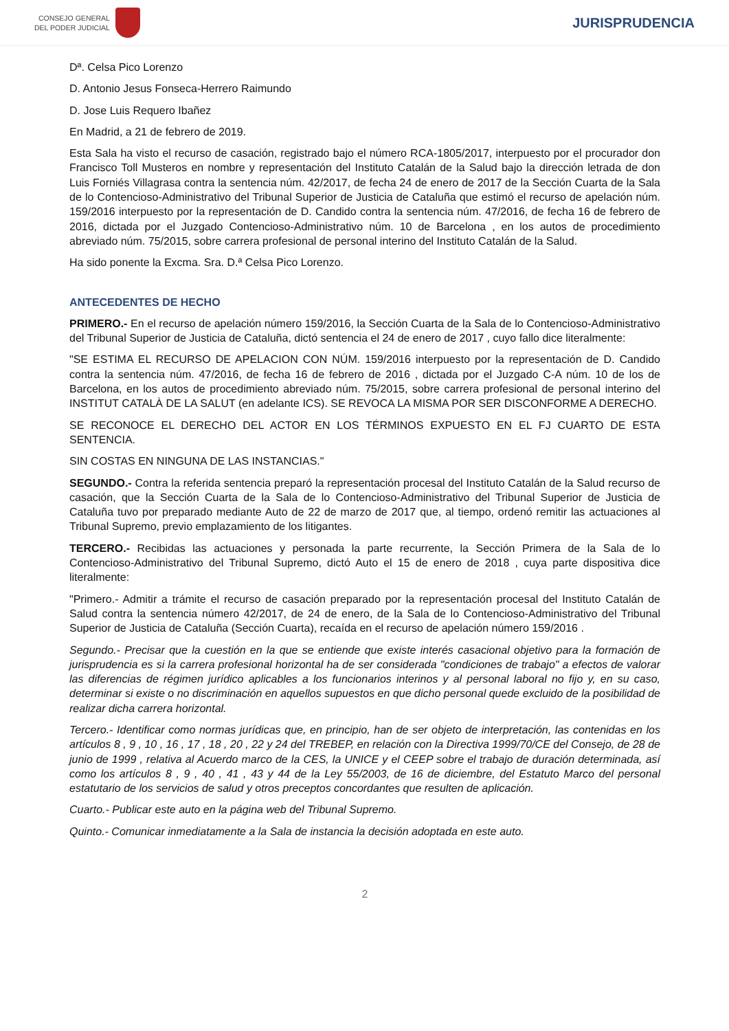CONSEJO GENERAL
DEL PODER JUDICIAL
JURISPRUDENCIA
Dª. Celsa Pico Lorenzo
D. Antonio Jesus Fonseca-Herrero Raimundo
D. Jose Luis Requero Ibañez
En Madrid, a 21 de febrero de 2019.
Esta Sala ha visto el recurso de casación, registrado bajo el número RCA-1805/2017, interpuesto por el procurador don Francisco Toll Musteros en nombre y representación del Instituto Catalán de la Salud bajo la dirección letrada de don Luis Forniés Villagrasa contra la sentencia núm. 42/2017, de fecha 24 de enero de 2017 de la Sección Cuarta de la Sala de lo Contencioso-Administrativo del Tribunal Superior de Justicia de Cataluña que estimó el recurso de apelación núm. 159/2016 interpuesto por la representación de D. Candido contra la sentencia núm. 47/2016, de fecha 16 de febrero de 2016, dictada por el Juzgado Contencioso-Administrativo núm. 10 de Barcelona , en los autos de procedimiento abreviado núm. 75/2015, sobre carrera profesional de personal interino del Instituto Catalán de la Salud.
Ha sido ponente la Excma. Sra. D.ª Celsa Pico Lorenzo.
ANTECEDENTES DE HECHO
PRIMERO.- En el recurso de apelación número 159/2016, la Sección Cuarta de la Sala de lo Contencioso-Administrativo del Tribunal Superior de Justicia de Cataluña, dictó sentencia el 24 de enero de 2017 , cuyo fallo dice literalmente:
"SE ESTIMA EL RECURSO DE APELACION CON NÚM. 159/2016 interpuesto por la representación de D. Candido contra la sentencia núm. 47/2016, de fecha 16 de febrero de 2016 , dictada por el Juzgado C-A núm. 10 de los de Barcelona, en los autos de procedimiento abreviado núm. 75/2015, sobre carrera profesional de personal interino del INSTITUT CATALÀ DE LA SALUT (en adelante ICS). SE REVOCA LA MISMA POR SER DISCONFORME A DERECHO.
SE RECONOCE EL DERECHO DEL ACTOR EN LOS TÉRMINOS EXPUESTO EN EL FJ CUARTO DE ESTA SENTENCIA.
SIN COSTAS EN NINGUNA DE LAS INSTANCIAS."
SEGUNDO.- Contra la referida sentencia preparó la representación procesal del Instituto Catalán de la Salud recurso de casación, que la Sección Cuarta de la Sala de lo Contencioso-Administrativo del Tribunal Superior de Justicia de Cataluña tuvo por preparado mediante Auto de 22 de marzo de 2017 que, al tiempo, ordenó remitir las actuaciones al Tribunal Supremo, previo emplazamiento de los litigantes.
TERCERO.- Recibidas las actuaciones y personada la parte recurrente, la Sección Primera de la Sala de lo Contencioso-Administrativo del Tribunal Supremo, dictó Auto el 15 de enero de 2018 , cuya parte dispositiva dice literalmente:
"Primero.- Admitir a trámite el recurso de casación preparado por la representación procesal del Instituto Catalán de Salud contra la sentencia número 42/2017, de 24 de enero, de la Sala de lo Contencioso-Administrativo del Tribunal Superior de Justicia de Cataluña (Sección Cuarta), recaída en el recurso de apelación número 159/2016 .
Segundo.- Precisar que la cuestión en la que se entiende que existe interés casacional objetivo para la formación de jurisprudencia es si la carrera profesional horizontal ha de ser considerada "condiciones de trabajo" a efectos de valorar las diferencias de régimen jurídico aplicables a los funcionarios interinos y al personal laboral no fijo y, en su caso, determinar si existe o no discriminación en aquellos supuestos en que dicho personal quede excluido de la posibilidad de realizar dicha carrera horizontal.
Tercero.- Identificar como normas jurídicas que, en principio, han de ser objeto de interpretación, las contenidas en los artículos 8 , 9 , 10 , 16 , 17 , 18 , 20 , 22 y 24 del TREBEP, en relación con la Directiva 1999/70/CE del Consejo, de 28 de junio de 1999 , relativa al Acuerdo marco de la CES, la UNICE y el CEEP sobre el trabajo de duración determinada, así como los artículos 8 , 9 , 40 , 41 , 43 y 44 de la Ley 55/2003, de 16 de diciembre, del Estatuto Marco del personal estatutario de los servicios de salud y otros preceptos concordantes que resulten de aplicación.
Cuarto.- Publicar este auto en la página web del Tribunal Supremo.
Quinto.- Comunicar inmediatamente a la Sala de instancia la decisión adoptada en este auto.
2